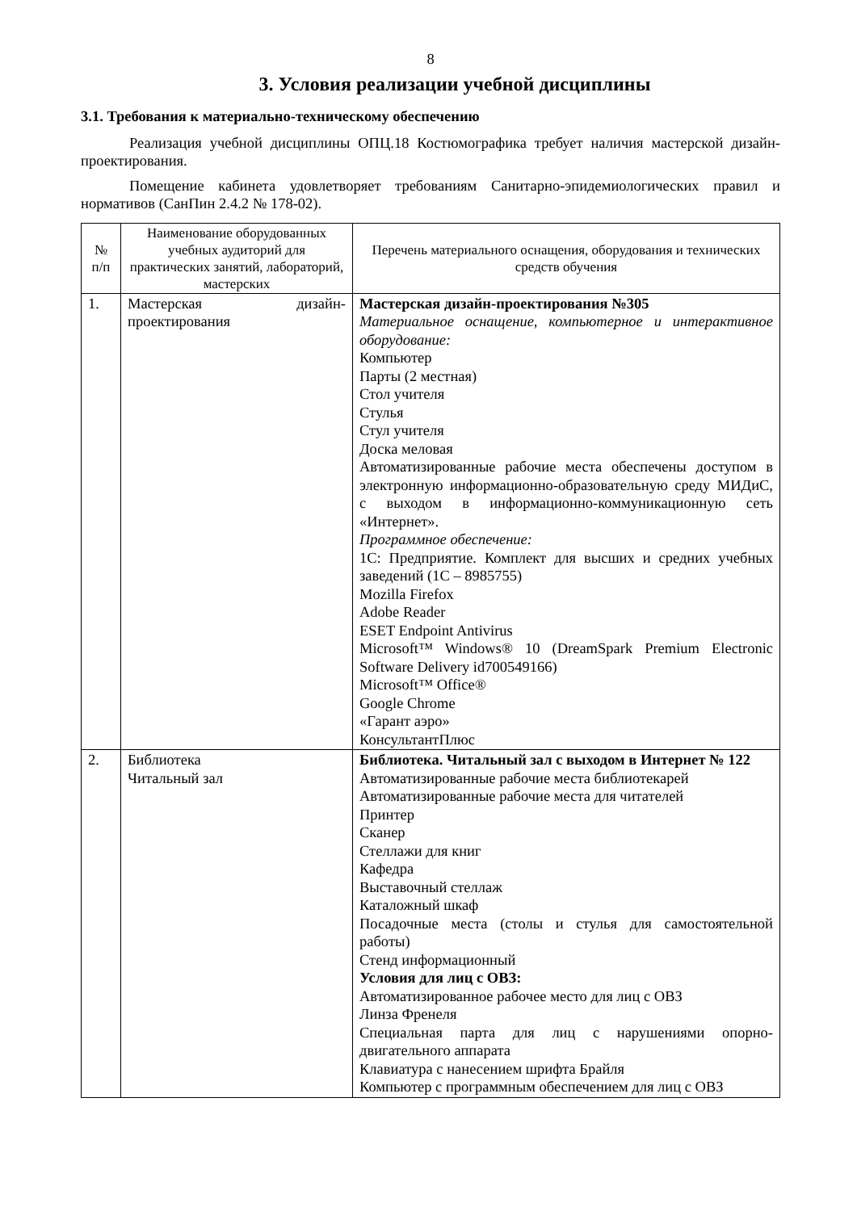8
3. Условия реализации учебной дисциплины
3.1. Требования к материально-техническому обеспечению
Реализация учебной дисциплины ОПЦ.18 Костюмографика требует наличия мастерской дизайн-проектирования.
Помещение кабинета удовлетворяет требованиям Санитарно-эпидемиологических правил и нормативов (СанПин 2.4.2 № 178-02).
| № п/п | Наименование оборудованных учебных аудиторий для практических занятий, лабораторий, мастерских | Перечень материального оснащения, оборудования и технических средств обучения |
| --- | --- | --- |
| 1. | Мастерская дизайн-проектирования | Мастерская дизайн-проектирования №305 Материальное оснащение, компьютерное и интерактивное оборудование: Компьютер Парты (2 местная) Стол учителя Стулья Стул учителя Доска меловая Автоматизированные рабочие места обеспечены доступом в электронную информационно-образовательную среду МИДиС, с выходом в информационно-коммуникационную сеть «Интернет». Программное обеспечение: 1С: Предприятие. Комплект для высших и средних учебных заведений (1С – 8985755) Mozilla Firefox Adobe Reader ESET Endpoint Antivirus Microsoft™ Windows® 10 (DreamSpark Premium Electronic Software Delivery id700549166) Microsoft™ Office® Google Chrome «Гарант аэро» КонсультантПлюс |
| 2. | Библиотека Читальный зал | Библиотека. Читальный зал с выходом в Интернет № 122 Автоматизированные рабочие места библиотекарей Автоматизированные рабочие места для читателей Принтер Сканер Стеллажи для книг Кафедра Выставочный стеллаж Каталожный шкаф Посадочные места (столы и стулья для самостоятельной работы) Стенд информационный Условия для лиц с ОВЗ: Автоматизированное рабочее место для лиц с ОВЗ Линза Френеля Специальная парта для лиц с нарушениями опорно-двигательного аппарата Клавиатура с нанесением шрифта Брайля Компьютер с программным обеспечением для лиц с ОВЗ |